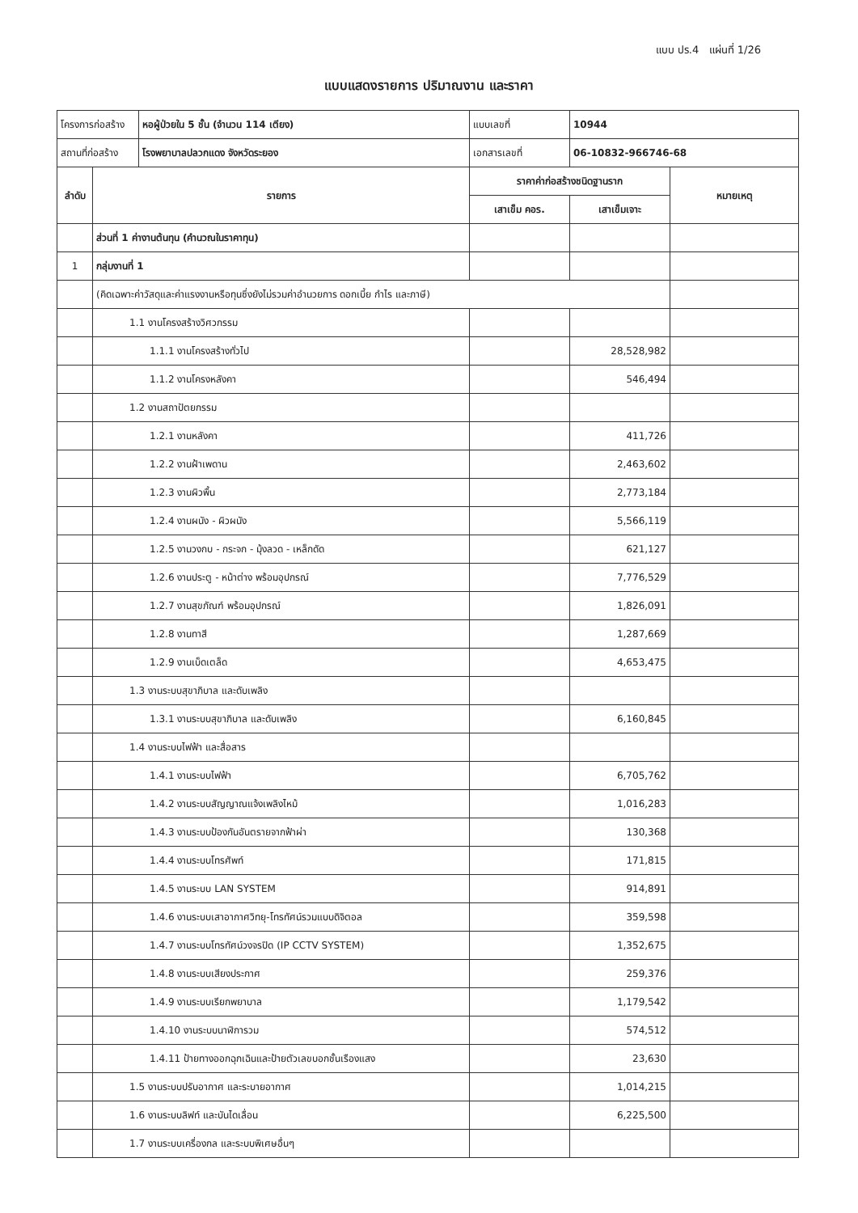แบบ ปร.4 แผ่นที่ 1/26
แบบแสดงรายการ ปริมาณงาน และราคา
| โครงการก่อสร้าง | | หอผู้ป่วยใน 5 ชั้น (จำนวน 114 เตียง) | แบบเลขที่ | 10944 | |
| สถานที่ก่อสร้าง | | โรงพยาบาลปลวกแดง จังหวัดระยอง | เอกสารเลขที่ | 06-10832-966746-68 | |
| ลำดับ | รายการ | | ราคาค่าก่อสร้างชนิดฐานราก | | หมายเหตุ |
| | | | เสาเข็ม คอร. | เสาเข็มเจาะ | |
| | ส่วนที่ 1 ค่างานต้นทุน (คำนวณในราคาทุน) | | | | |
| 1 | กลุ่มงานที่ 1 | | | | |
| | (คิดเฉพาะค่าวัสดุและค่าแรงงานหรือทุนซึ่งยังไม่รวมค่าอำนวยการ ดอกเบี้ย กำไร และภาษี) | | | | |
| | 1.1 งานโครงสร้างวิศวกรรม | | | | |
| | 1.1.1 งานโครงสร้างทั่วไป | | | 28,528,982 | |
| | 1.1.2 งานโครงหลังคา | | | 546,494 | |
| | 1.2 งานสถาปัตยกรรม | | | | |
| | 1.2.1 งานหลังคา | | | 411,726 | |
| | 1.2.2 งานฝ้าเพดาน | | | 2,463,602 | |
| | 1.2.3 งานผิวพื้น | | | 2,773,184 | |
| | 1.2.4 งานผนัง - ผิวผนัง | | | 5,566,119 | |
| | 1.2.5 งานวงกบ - กระจก - มุ้งลวด - เหล็กดัด | | | 621,127 | |
| | 1.2.6 งานประตู - หน้าต่าง พร้อมอุปกรณ์ | | | 7,776,529 | |
| | 1.2.7 งานสุขภัณฑ์ พร้อมอุปกรณ์ | | | 1,826,091 | |
| | 1.2.8 งานทาสี | | | 1,287,669 | |
| | 1.2.9 งานเบ็ดเตล็ด | | | 4,653,475 | |
| | 1.3 งานระบบสุขาภิบาล และดับเพลิง | | | | |
| | 1.3.1 งานระบบสุขาภิบาล และดับเพลิง | | | 6,160,845 | |
| | 1.4 งานระบบไฟฟ้า และสื่อสาร | | | | |
| | 1.4.1 งานระบบไฟฟ้า | | | 6,705,762 | |
| | 1.4.2 งานระบบสัญญาณแจ้งเพลิงไหม้ | | | 1,016,283 | |
| | 1.4.3 งานระบบป้องกันอันตรายจากฟ้าผ่า | | | 130,368 | |
| | 1.4.4 งานระบบโทรศัพท์ | | | 171,815 | |
| | 1.4.5 งานระบบ LAN SYSTEM | | | 914,891 | |
| | 1.4.6 งานระบบเสาอากาศวิทยุ-โทรทัศน์รวมแบบดิจิตอล | | | 359,598 | |
| | 1.4.7 งานระบบโทรทัศน์วงจรปิด (IP CCTV SYSTEM) | | | 1,352,675 | |
| | 1.4.8 งานระบบเสียงประกาศ | | | 259,376 | |
| | 1.4.9 งานระบบเรียกพยาบาล | | | 1,179,542 | |
| | 1.4.10 งานระบบนาฬิการวม | | | 574,512 | |
| | 1.4.11 ป้ายทางออกฉุกเฉินและป้ายตัวเลขบอกชั้นเรืองแสง | | | 23,630 | |
| | 1.5 งานระบบปรับอากาศ และระบายอากาศ | | | 1,014,215 | |
| | 1.6 งานระบบลิฟท์ และบันไดเลื่อน | | | 6,225,500 | |
| | 1.7 งานระบบเครื่องกล และระบบพิเศษอื่นๆ | | | | |